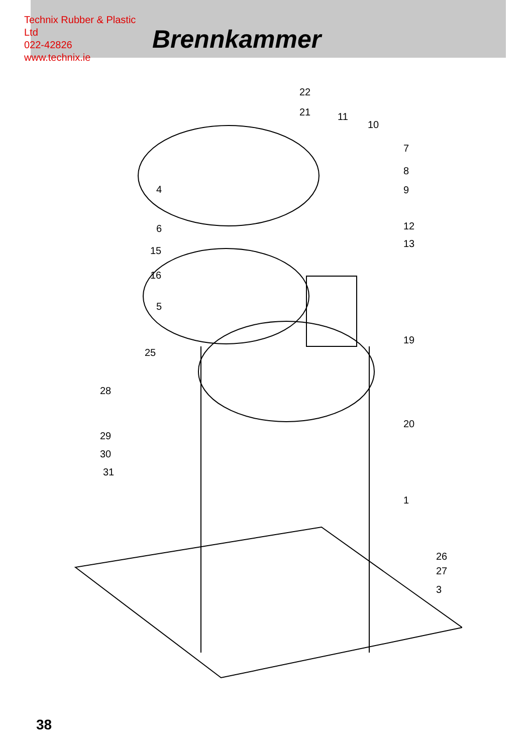Technix Rubber & Plastic Ltd
022-42826
www.technix.ie
Brennkammer
22
21 11
10
7
8
9
4
6 12
15
13
16
5
19
25
28
20
29
30
31
1
26
27
3
38